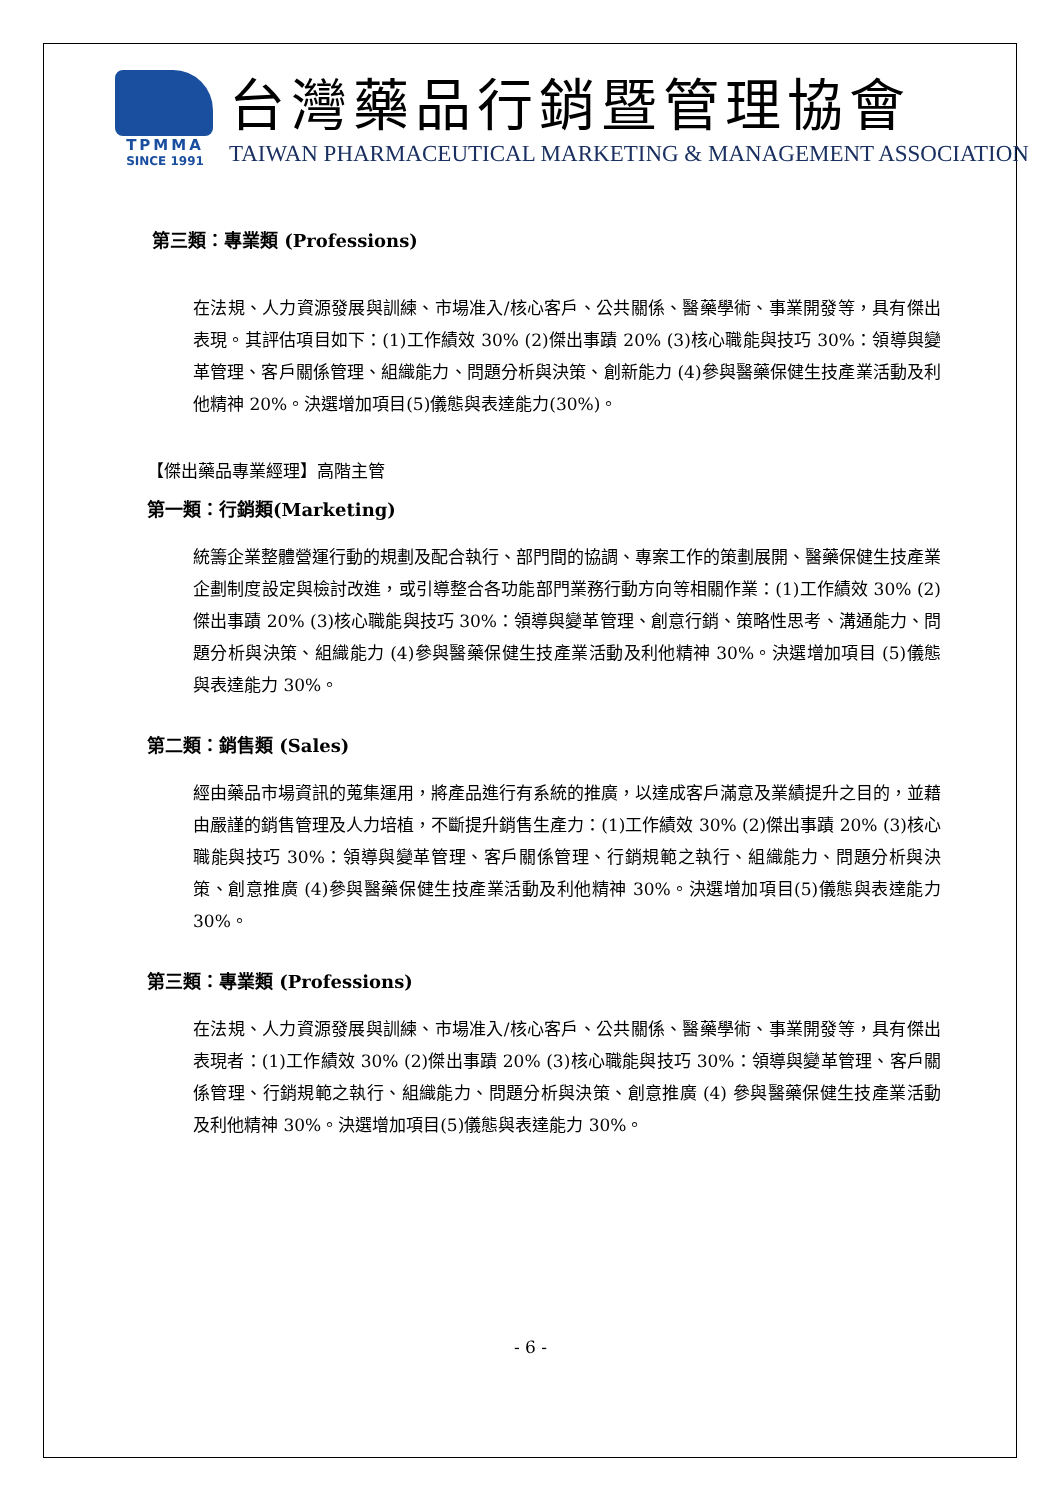TPMMA
SINCE 1991
台灣藥品行銷暨管理協會
TAIWAN PHARMACEUTICAL MARKETING & MANAGEMENT ASSOCIATION
第三類：專業類 (Professions)
在法規、人力資源發展與訓練、市場准入/核心客戶、公共關係、醫藥學術、事業開發等，具有傑出表現。其評估項目如下：(1)工作績效 30% (2)傑出事蹟 20% (3)核心職能與技巧 30%：領導與變革管理、客戶關係管理、組織能力、問題分析與決策、創新能力 (4)參與醫藥保健生技產業活動及利他精神 20%。決選增加項目(5)儀態與表達能力(30%)。
【傑出藥品專業經理】高階主管
第一類：行銷類(Marketing)
統籌企業整體營運行動的規劃及配合執行、部門間的協調、專案工作的策劃展開、醫藥保健生技產業企劃制度設定與檢討改進，或引導整合各功能部門業務行動方向等相關作業：(1)工作績效 30% (2)傑出事蹟 20% (3)核心職能與技巧 30%：領導與變革管理、創意行銷、策略性思考、溝通能力、問題分析與決策、組織能力 (4)參與醫藥保健生技產業活動及利他精神 30%。決選增加項目 (5)儀態與表達能力 30%。
第二類：銷售類 (Sales)
經由藥品市場資訊的蒐集運用，將產品進行有系統的推廣，以達成客戶滿意及業績提升之目的，並藉由嚴謹的銷售管理及人力培植，不斷提升銷售生產力：(1)工作績效 30% (2)傑出事蹟 20% (3)核心職能與技巧 30%：領導與變革管理、客戶關係管理、行銷規範之執行、組織能力、問題分析與決策、創意推廣 (4)參與醫藥保健生技產業活動及利他精神 30%。決選增加項目(5)儀態與表達能力 30%。
第三類：專業類 (Professions)
在法規、人力資源發展與訓練、市場准入/核心客戶、公共關係、醫藥學術、事業開發等，具有傑出表現者：(1)工作績效 30% (2)傑出事蹟 20% (3)核心職能與技巧 30%：領導與變革管理、客戶關係管理、行銷規範之執行、組織能力、問題分析與決策、創意推廣 (4) 參與醫藥保健生技產業活動及利他精神 30%。決選增加項目(5)儀態與表達能力 30%。
- 6 -